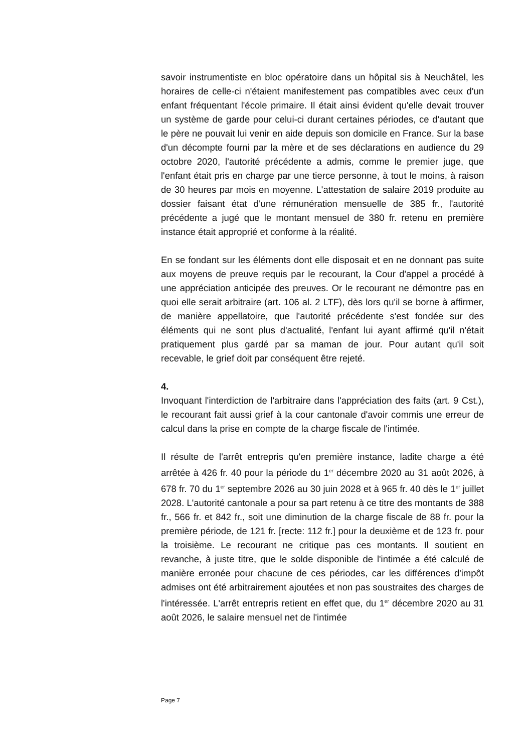savoir instrumentiste en bloc opératoire dans un hôpital sis à Neuchâtel, les horaires de celle-ci n'étaient manifestement pas compatibles avec ceux d'un enfant fréquentant l'école primaire. Il était ainsi évident qu'elle devait trouver un système de garde pour celui-ci durant certaines périodes, ce d'autant que le père ne pouvait lui venir en aide depuis son domicile en France. Sur la base d'un décompte fourni par la mère et de ses déclarations en audience du 29 octobre 2020, l'autorité précédente a admis, comme le premier juge, que l'enfant était pris en charge par une tierce personne, à tout le moins, à raison de 30 heures par mois en moyenne. L'attestation de salaire 2019 produite au dossier faisant état d'une rémunération mensuelle de 385 fr., l'autorité précédente a jugé que le montant mensuel de 380 fr. retenu en première instance était approprié et conforme à la réalité.
En se fondant sur les éléments dont elle disposait et en ne donnant pas suite aux moyens de preuve requis par le recourant, la Cour d'appel a procédé à une appréciation anticipée des preuves. Or le recourant ne démontre pas en quoi elle serait arbitraire (art. 106 al. 2 LTF), dès lors qu'il se borne à affirmer, de manière appellatoire, que l'autorité précédente s'est fondée sur des éléments qui ne sont plus d'actualité, l'enfant lui ayant affirmé qu'il n'était pratiquement plus gardé par sa maman de jour. Pour autant qu'il soit recevable, le grief doit par conséquent être rejeté.
4.
Invoquant l'interdiction de l'arbitraire dans l'appréciation des faits (art. 9 Cst.), le recourant fait aussi grief à la cour cantonale d'avoir commis une erreur de calcul dans la prise en compte de la charge fiscale de l'intimée.
Il résulte de l'arrêt entrepris qu'en première instance, ladite charge a été arrêtée à 426 fr. 40 pour la période du 1<sup>er</sup> décembre 2020 au 31 août 2026, à 678 fr. 70 du 1<sup>er</sup> septembre 2026 au 30 juin 2028 et à 965 fr. 40 dès le 1<sup>er</sup> juillet 2028. L'autorité cantonale a pour sa part retenu à ce titre des montants de 388 fr., 566 fr. et 842 fr., soit une diminution de la charge fiscale de 88 fr. pour la première période, de 121 fr. [recte: 112 fr.] pour la deuxième et de 123 fr. pour la troisième. Le recourant ne critique pas ces montants. Il soutient en revanche, à juste titre, que le solde disponible de l'intimée a été calculé de manière erronée pour chacune de ces périodes, car les différences d'impôt admises ont été arbitrairement ajoutées et non pas soustraites des charges de l'intéressée. L'arrêt entrepris retient en effet que, du 1<sup>er</sup> décembre 2020 au 31 août 2026, le salaire mensuel net de l'intimée
Page 7